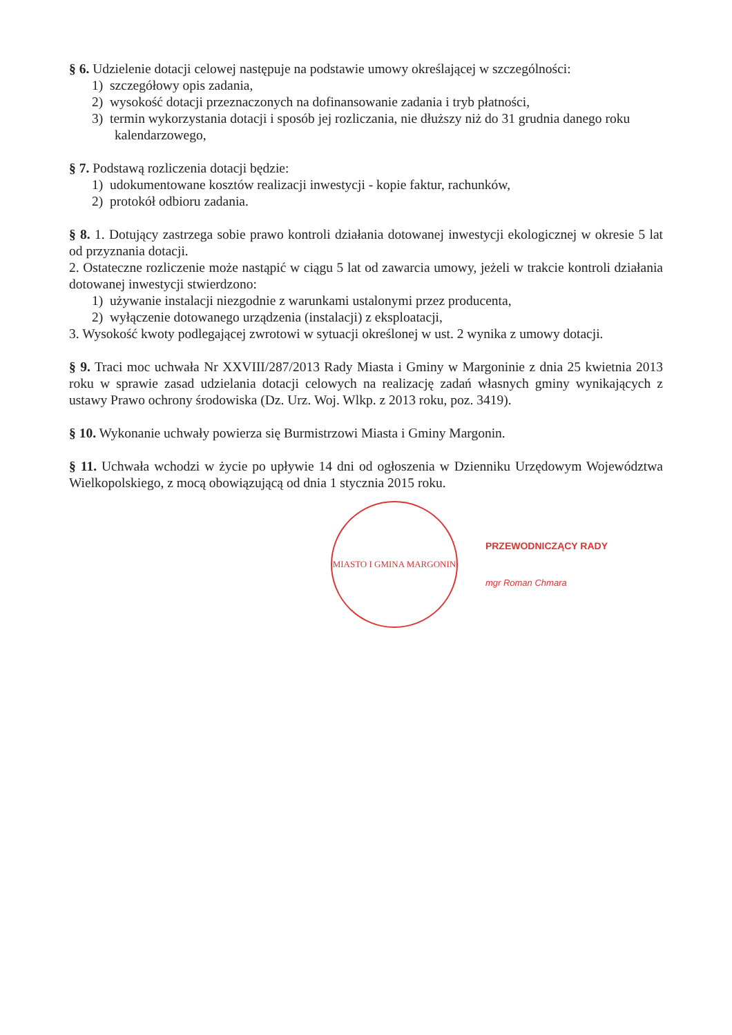§ 6. Udzielenie dotacji celowej następuje na podstawie umowy określającej w szczególności:
1) szczegółowy opis zadania,
2) wysokość dotacji przeznaczonych na dofinansowanie zadania i tryb płatności,
3) termin wykorzystania dotacji i sposób jej rozliczania, nie dłuższy niż do 31 grudnia danego roku kalendarzowego,
§ 7. Podstawą rozliczenia dotacji będzie:
1) udokumentowane kosztów realizacji inwestycji - kopie faktur, rachunków,
2) protokół odbioru zadania.
§ 8. 1. Dotujący zastrzega sobie prawo kontroli działania dotowanej inwestycji ekologicznej w okresie 5 lat od przyznania dotacji.
2. Ostateczne rozliczenie może nastąpić w ciągu 5 lat od zawarcia umowy, jeżeli w trakcie kontroli działania dotowanej inwestycji stwierdzono:
1) używanie instalacji niezgodnie z warunkami ustalonymi przez producenta,
2) wyłączenie dotowanego urządzenia (instalacji) z eksploatacji,
3. Wysokość kwoty podlegającej zwrotowi w sytuacji określonej w ust. 2 wynika z umowy dotacji.
§ 9. Traci moc uchwała Nr XXVIII/287/2013 Rady Miasta i Gminy w Margoninie z dnia 25 kwietnia 2013 roku w sprawie zasad udzielania dotacji celowych na realizację zadań własnych gminy wynikających z ustawy Prawo ochrony środowiska (Dz. Urz. Woj. Wlkp. z 2013 roku, poz. 3419).
§ 10. Wykonanie uchwały powierza się Burmistrzowi Miasta i Gminy Margonin.
§ 11. Uchwała wchodzi w życie po upływie 14 dni od ogłoszenia w Dzienniku Urzędowym Województwa Wielkopolskiego, z mocą obowiązującą od dnia 1 stycznia 2015 roku.
MIASTO I GMINA MARGONIN
PRZEWODNICZĄCY RADY
mgr Roman Chmara